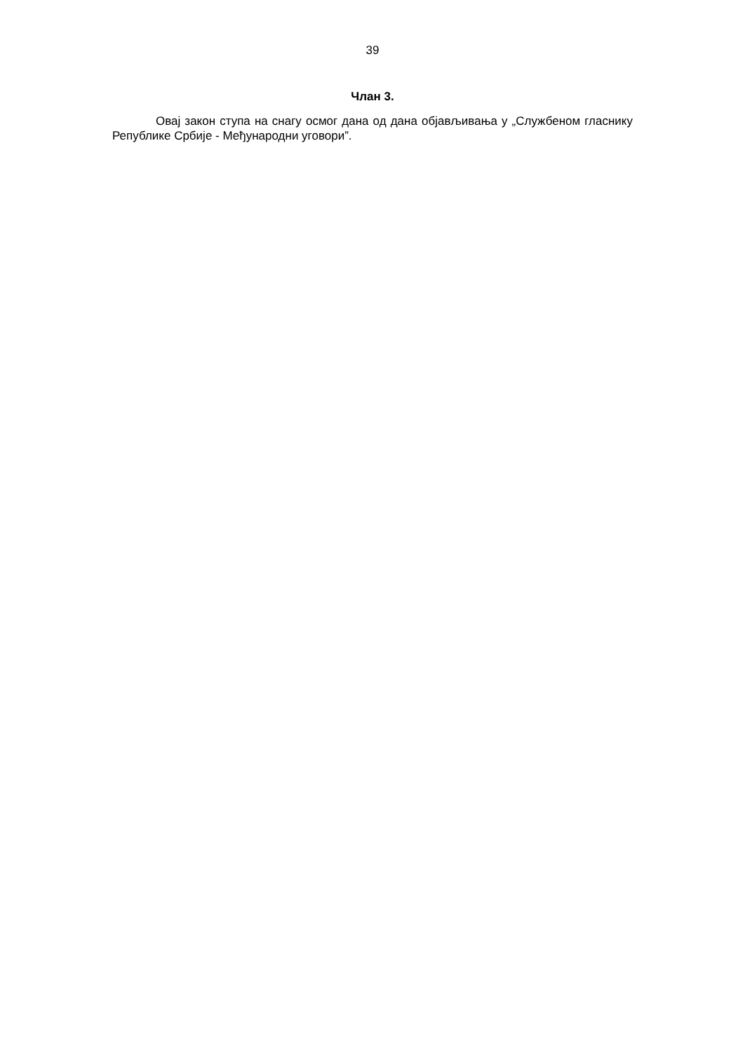39
Члан 3.
Овај закон ступа на снагу осмог дана од дана објављивања у „Службеном гласнику Републике Србије - Међународни уговори”.